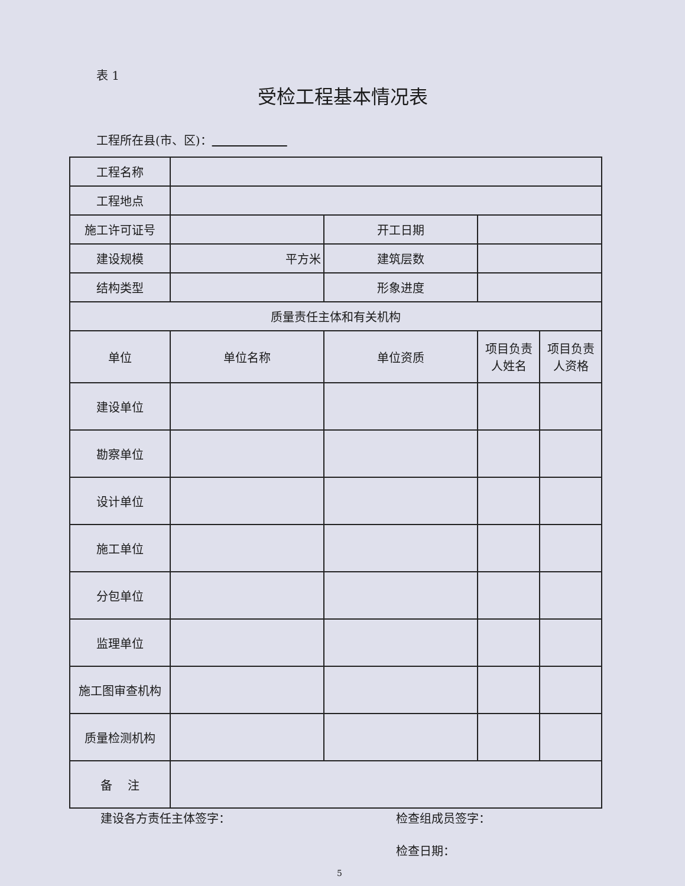表 1
受检工程基本情况表
工程所在县(市、区)：
| 工程名称 | | | | |
| 工程地点 | | | | |
| 施工许可证号 | | 开工日期 | | |
| 建设规模 | 平方米 | 建筑层数 | | |
| 结构类型 | | 形象进度 | | |
| 质量责任主体和有关机构 | | | | |
| 单位 | 单位名称 | 单位资质 | 项目负责人姓名 | 项目负责人资格 |
| 建设单位 | | | | |
| 勘察单位 | | | | |
| 设计单位 | | | | |
| 施工单位 | | | | |
| 分包单位 | | | | |
| 监理单位 | | | | |
| 施工图审查机构 | | | | |
| 质量检测机构 | | | | |
| 备 注 | | | | |
建设各方责任主体签字： 检查组成员签字：
检查日期：
5